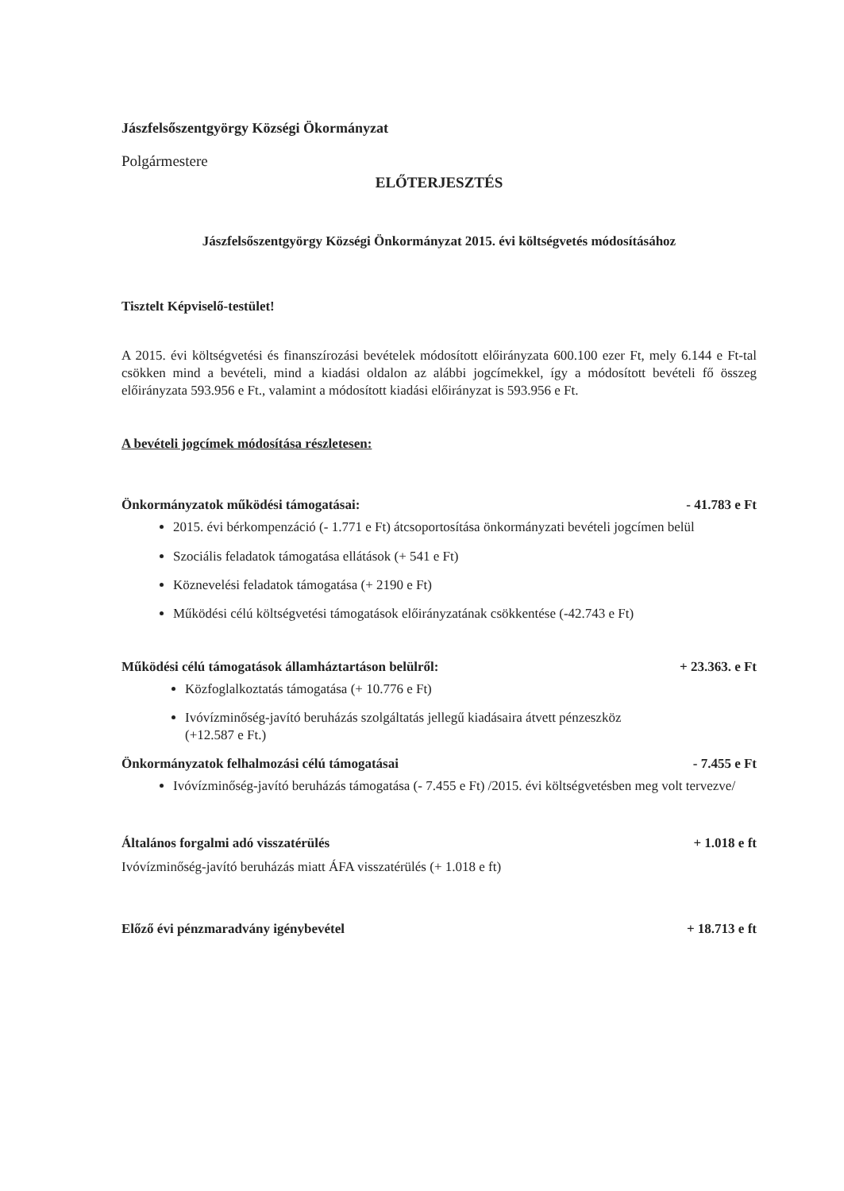Jászfelsőszentgyörgy Községi Ökormányzat
Polgármestere
ELŐTERJESZTÉS
Jászfelsőszentgyörgy Községi Önkormányzat 2015. évi költségvetés módosításához
Tisztelt Képviselő-testület!
A 2015. évi költségvetési és finanszírozási bevételek módosított előirányzata 600.100 ezer Ft, mely 6.144 e Ft-tal csökken mind a bevételi, mind a kiadási oldalon az alábbi jogcímekkel, így a módosított bevételi fő összeg előirányzata 593.956 e Ft., valamint a módosított kiadási előirányzat is 593.956 e Ft.
A bevételi jogcímek módosítása részletesen:
Önkormányzatok működési támogatásai: - 41.783 e Ft
2015. évi bérkompenzáció (- 1.771 e Ft) átcsoportosítása önkormányzati bevételi jogcímen belül
Szociális feladatok támogatása ellátások (+ 541 e Ft)
Köznevelési feladatok támogatása (+ 2190 e Ft)
Működési célú költségvetési támogatások előirányzatának csökkentése (-42.743 e Ft)
Működési célú támogatások államháztartáson belülről: + 23.363. e Ft
Közfoglalkoztatás támogatása (+ 10.776 e Ft)
Ivóvízminőség-javító beruházás szolgáltatás jellegű kiadásaira átvett pénzeszköz
(+12.587 e Ft.)
Önkormányzatok felhalmozási célú támogatásai - 7.455 e Ft
Ivóvízminőség-javító beruházás támogatása (- 7.455 e Ft) /2015. évi költségvetésben meg volt tervezve/
Általános forgalmi adó visszatérülés + 1.018 e ft
Ivóvízminőség-javító beruházás miatt ÁFA visszatérülés (+ 1.018 e ft)
Előző évi pénzmaradvány igénybevétel + 18.713 e ft